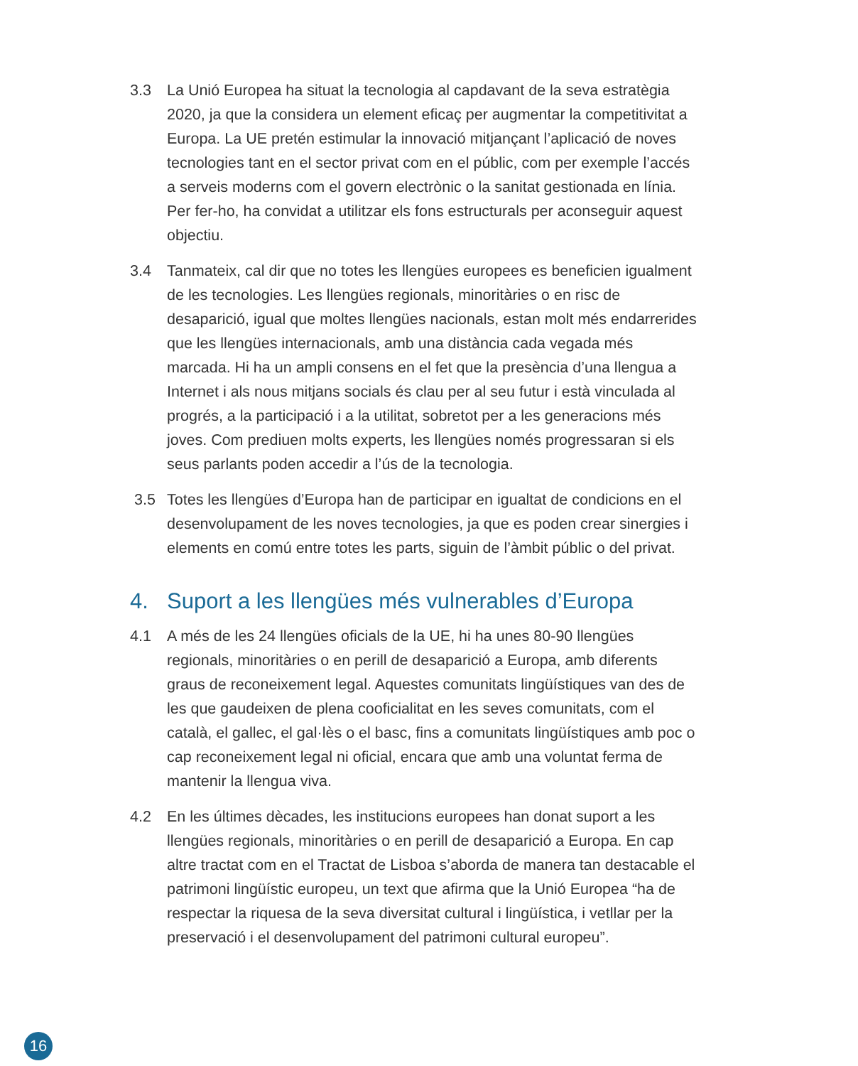3.3 La Unió Europea ha situat la tecnologia al capdavant de la seva estratègia 2020, ja que la considera un element eficaç per augmentar la competitivitat a Europa. La UE pretén estimular la innovació mitjançant l’aplicació de noves tecnologies tant en el sector privat com en el públic, com per exemple l’accés a serveis moderns com el govern electrònic o la sanitat gestionada en línia. Per fer-ho, ha convidat a utilitzar els fons estructurals per aconseguir aquest objectiu.
3.4 Tanmateix, cal dir que no totes les llengües europees es beneficien igualment de les tecnologies. Les llengües regionals, minoritàries o en risc de desaparició, igual que moltes llengües nacionals, estan molt més endarrerides que les llengües internacionals, amb una distància cada vegada més marcada. Hi ha un ampli consens en el fet que la presència d’una llengua a Internet i als nous mitjans socials és clau per al seu futur i està vinculada al progrés, a la participació i a la utilitat, sobretot per a les generacions més joves. Com prediuen molts experts, les llengües només progressaran si els seus parlants poden accedir a l’ús de la tecnologia.
3.5 Totes les llengües d’Europa han de participar en igualtat de condicions en el desenvolupament de les noves tecnologies, ja que es poden crear sinergies i elements en comú entre totes les parts, siguin de l’àmbit públic o del privat.
4. Suport a les llengües més vulnerables d’Europa
4.1 A més de les 24 llengües oficials de la UE, hi ha unes 80-90 llengües regionals, minoritàries o en perill de desaparició a Europa, amb diferents graus de reconeixement legal. Aquestes comunitats lingüístiques van des de les que gaudeixen de plena cooficialitat en les seves comunitats, com el català, el gallec, el gal·lès o el basc, fins a comunitats lingüístiques amb poc o cap reconeixement legal ni oficial, encara que amb una voluntat ferma de mantenir la llengua viva.
4.2 En les últimes dècades, les institucions europees han donat suport a les llengües regionals, minoritàries o en perill de desaparició a Europa. En cap altre tractat com en el Tractat de Lisboa s’aborda de manera tan destacable el patrimoni lingüístic europeu, un text que afirma que la Unió Europea “ha de respectar la riquesa de la seva diversitat cultural i lingüística, i vetllar per la preservació i el desenvolupament del patrimoni cultural europeu”.
16